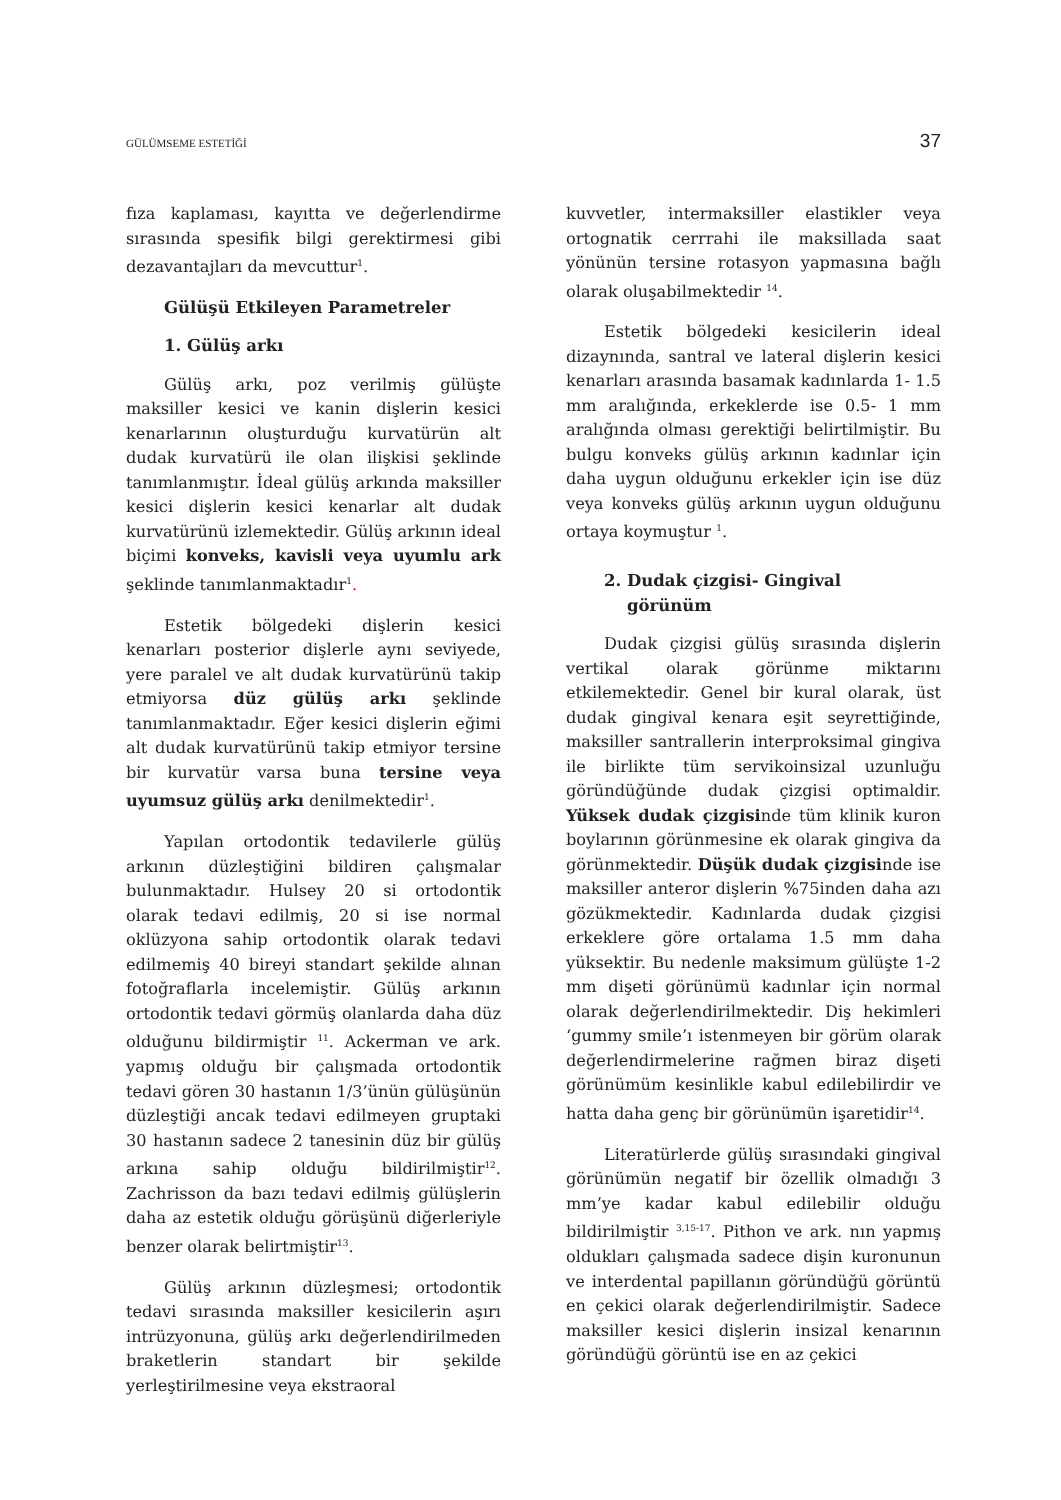GÜLÜMSEME ESTETİĞİ 37
fıza kaplaması, kayıtta ve değerlendirme sırasında spesifik bilgi gerektirmesi gibi dezavantajları da mevcuttur<sup>1</sup>.
Gülüşü Etkileyen Parametreler
1. Gülüş arkı
Gülüş arkı, poz verilmiş gülüşte maksiller kesici ve kanin dişlerin kesici kenarlarının oluşturduğu kurvatürün alt dudak kurvatürü ile olan ilişkisi şeklinde tanımlanmıştır. İdeal gülüş arkında maksiller kesici dişlerin kesici kenarlar alt dudak kurvatürünü izlemektedir. Gülüş arkının ideal biçimi konveks, kavisli veya uyumlu ark şeklinde tanımlanmaktadır<sup>1</sup>.
Estetik bölgedeki dişlerin kesici kenarları posterior dişlerle aynı seviyede, yere paralel ve alt dudak kurvatürünü takip etmiyorsa düz gülüş arkı şeklinde tanımlanmaktadır. Eğer kesici dişlerin eğimi alt dudak kurvatürünü takip etmiyor tersine bir kurvatür varsa buna tersine veya uyumsuz gülüş arkı denilmektedir<sup>1</sup>.
Yapılan ortodontik tedavilerle gülüş arkının düzleştiğini bildiren çalışmalar bulunmaktadır. Hulsey 20 si ortodontik olarak tedavi edilmiş, 20 si ise normal oklüzyona sahip ortodontik olarak tedavi edilmemiş 40 bireyi standart şekilde alınan fotoğraflarla incelemiştir. Gülüş arkının ortodontik tedavi görmüş olanlarda daha düz olduğunu bildirmiştir <sup>11</sup>. Ackerman ve ark. yapmış olduğu bir çalışmada ortodontik tedavi gören 30 hastanın 1/3’ünün gülüşünün düzleştiği ancak tedavi edilmeyen gruptaki 30 hastanın sadece 2 tanesinin düz bir gülüş arkına sahip olduğu bildirilmiştir<sup>12</sup>. Zachrisson da bazı tedavi edilmiş gülüşlerin daha az estetik olduğu görüşünü diğerleriyle benzer olarak belirtmiştir<sup>13</sup>.
Gülüş arkının düzleşmesi; ortodontik tedavi sırasında maksiller kesicilerin aşırı intrüzyonuna, gülüş arkı değerlendirilmeden braketlerin standart bir şekilde yerleştirilmesine veya ekstraoral
kuvvetler, intermaksiller elastikler veya ortognatik cerrrahi ile maksillada saat yönünün tersine rotasyon yapmasına bağlı olarak oluşabilmektedir <sup>14</sup>.
Estetik bölgedeki kesicilerin ideal dizaynında, santral ve lateral dişlerin kesici kenarları arasında basamak kadınlarda 1- 1.5 mm aralığında, erkeklerde ise 0.5- 1 mm aralığında olması gerektiği belirtilmiştir. Bu bulgu konveks gülüş arkının kadınlar için daha uygun olduğunu erkekler için ise düz veya konveks gülüş arkının uygun olduğunu ortaya koymuştur <sup>1</sup>.
2. Dudak çizgisi- Gingival
görünüm
Dudak çizgisi gülüş sırasında dişlerin vertikal olarak görünme miktarını etkilemektedir. Genel bir kural olarak, üst dudak gingival kenara eşit seyrettiğinde, maksiller santrallerin interproksimal gingiva ile birlikte tüm servikoinsizal uzunluğu göründüğünde dudak çizgisi optimaldir. Yüksek dudak çizgisinde tüm klinik kuron boylarının görünmesine ek olarak gingiva da görünmektedir. Düşük dudak çizgisinde ise maksiller anteror dişlerin %75inden daha azı gözükmektedir. Kadınlarda dudak çizgisi erkeklere göre ortalama 1.5 mm daha yüksektir. Bu nedenle maksimum gülüşte 1-2 mm dişeti görünümü kadınlar için normal olarak değerlendirilmektedir. Diş hekimleri ‘gummy smile’ı istenmeyen bir görüm olarak değerlendirmelerine rağmen biraz dişeti görünümüm kesinlikle kabul edilebilirdir ve hatta daha genç bir görünümün işaretidir<sup>14</sup>.
Literatürlerde gülüş sırasındaki gingival görünümün negatif bir özellik olmadığı 3 mm’ye kadar kabul edilebilir olduğu bildirilmiştir <sup>3,15-17</sup>. Pithon ve ark. nın yapmış oldukları çalışmada sadece dişin kuronunun ve interdental papillanın göründüğü görüntü en çekici olarak değerlendirilmiştir. Sadece maksiller kesici dişlerin insizal kenarının göründüğü görüntü ise en az çekici